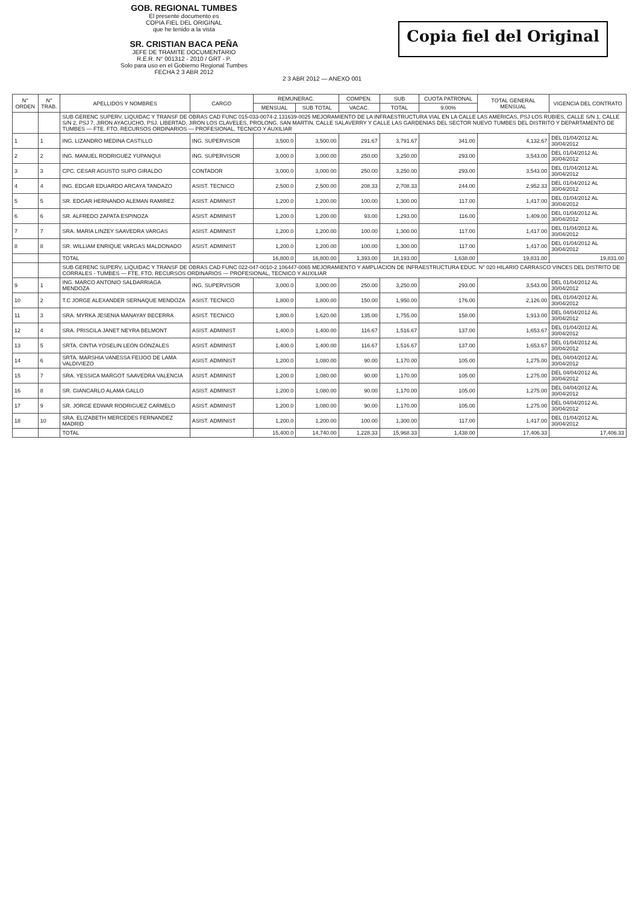GOB. REGIONAL TUMBES
El presente documento es
COPIA FIEL DEL ORIGINAL
que he tenido a la vista
SR. CRISTIAN BACA PEÑA
JEFE DE TRAMITE DOCUMENTARIO
R.E.R. N° 001312 - 2010 / GRT - P.
Solo para uso en el Gobierno Regional Tumbes
FECHA 2 3 ABR 2012
Copia fiel del Original
2 3 ABR 2012 — ANEXO 001
| N° ORDEN | N° TRAB. | APELLIDOS Y NOMBRES | CARGO | REMUNERAC. | | COMPEN. | SUB | CUOTA PATRONAL | TOTAL GENERAL MENSUAL | VIGENCIA DEL CONTRATO |
| --- | --- | --- | --- | --- | --- | --- | --- | --- | --- | --- |
| | | | | MENSUAL | SUB TOTAL | VACAC. | TOTAL | 9.00% | | |
| | | SUB GERENC SUPERV, LIQUIDAC Y TRANSF DE OBRAS CAD FUNC 015-033-0074-2.131639-0025 MEJORAMIENTO DE LA INFRAESTRUCTURA VIAL EN LA CALLE LAS AMERICAS, PSJ LOS RUBIES, CALLE S/N 1, CALLE S/N 2, PSJ 7, JIRON AYACUCHO, PSJ. LIBERTAD, JIRON LOS CLAVELES, PROLONG. SAN MARTIN, CALLE SALAVERRY Y CALLE LAS GARDENIAS DEL SECTOR NUEVO TUMBES DEL DISTRITO Y DEPARTAMENTO DE TUMBES — FTE. FTO. RECURSOS ORDINARIOS — PROFESIONAL, TECNICO Y AUXILIAR | | | | | | | | |
| 1 | 1 | ING. LIZANDRO MEDINA CASTILLO | ING. SUPERVISOR | 3,500.0 | 3,500.00 | 291.67 | 3,791.67 | 341.00 | 4,132.67 | DEL 01/04/2012 AL 30/04/2012 |
| 2 | 2 | ING. MANUEL RODRIGUEZ YUPANQUI | ING. SUPERVISOR | 3,000.0 | 3,000.00 | 250.00 | 3,250.00 | 293.00 | 3,543.00 | DEL 01/04/2012 AL 30/04/2012 |
| 3 | 3 | CPC. CESAR AGUSTO SUPO GIRALDO | CONTADOR | 3,000.0 | 3,000.00 | 250.00 | 3,250.00 | 293.00 | 3,543.00 | DEL 01/04/2012 AL 30/04/2012 |
| 4 | 4 | ING. EDGAR EDUARDO ARCAYA TANDAZO | ASIST. TECNICO | 2,500.0 | 2,500.00 | 208.33 | 2,708.33 | 244.00 | 2,952.33 | DEL 01/04/2012 AL 30/04/2012 |
| 5 | 5 | SR. EDGAR HERNANDO ALEMAN RAMIREZ | ASIST. ADMINIST | 1,200.0 | 1,200.00 | 100.00 | 1,300.00 | 117.00 | 1,417.00 | DEL 01/04/2012 AL 30/04/2012 |
| 6 | 6 | SR. ALFREDO ZAPATA ESPINOZA | ASIST. ADMINIST | 1,200.0 | 1,200.00 | 93.00 | 1,293.00 | 116.00 | 1,409.00 | DEL 01/04/2012 AL 30/04/2012 |
| 7 | 7 | SRA. MARIA LINZEY SAAVEDRA VARGAS | ASIST. ADMINIST | 1,200.0 | 1,200.00 | 100.00 | 1,300.00 | 117.00 | 1,417.00 | DEL 01/04/2012 AL 30/04/2012 |
| 8 | 8 | SR. WILLIAM ENRIQUE VARGAS MALDONADO | ASIST. ADMINIST | 1,200.0 | 1,200.00 | 100.00 | 1,300.00 | 117.00 | 1,417.00 | DEL 01/04/2012 AL 30/04/2012 |
| | | TOTAL | | 16,800.0 | 16,800.00 | 1,393.00 | 18,193.00 | 1,638.00 | 19,831.00 | 19,831.00 |
| | | SUB GERENC SUPERV, LIQUIDAC Y TRANSF DE OBRAS CAD FUNC 022-047-0010-2.106447-0065 MEJORAMIENTO Y AMPLIACION DE INFRAESTRUCTURA EDUC. N° 020 HILARIO CARRASCO VINCES DEL DISTRITO DE CORRALES - TUMBES — FTE. FTO. RECURSOS ORDINARIOS — PROFESIONAL, TECNICO Y AUXILIAR | | | | | | | | |
| 9 | 1 | ING. MARCO ANTONIO SALDARRIAGA MENDOZA | ING. SUPERVISOR | 3,000.0 | 3,000.00 | 250.00 | 3,250.00 | 293.00 | 3,543.00 | DEL 01/04/2012 AL 30/04/2012 |
| 10 | 2 | T.C JORGE ALEXANDER SERNAQUE MENDOZA | ASIST. TECNICO | 1,800.0 | 1,800.00 | 150.00 | 1,950.00 | 176.00 | 2,126.00 | DEL 01/04/2012 AL 30/04/2012 |
| 11 | 3 | SRA. MYRKA JESENIA MANAYAY BECERRA | ASIST. TECNICO | 1,800.0 | 1,620.00 | 135.00 | 1,755.00 | 158.00 | 1,913.00 | DEL 04/04/2012 AL 30/04/2012 |
| 12 | 4 | SRA. PRISCILA JANET NEYRA BELMONT | ASIST. ADMINIST | 1,400.0 | 1,400.00 | 116.67 | 1,516.67 | 137.00 | 1,653.67 | DEL 01/04/2012 AL 30/04/2012 |
| 13 | 5 | SRTA. CINTIA YOSELIN LEON GONZALES | ASIST. ADMINIST | 1,400.0 | 1,400.00 | 116.67 | 1,516.67 | 137.00 | 1,653.67 | DEL 01/04/2012 AL 30/04/2012 |
| 14 | 6 | SRTA. MARSHIA VANESSA FEIJOO DE LAMA VALDIVIEZO | ASIST. ADMINIST | 1,200.0 | 1,080.00 | 90.00 | 1,170.00 | 105.00 | 1,275.00 | DEL 04/04/2012 AL 30/04/2012 |
| 15 | 7 | SRA. YESSICA MARGOT SAAVEDRA VALENCIA | ASIST. ADMINIST | 1,200.0 | 1,080.00 | 90.00 | 1,170.00 | 105.00 | 1,275.00 | DEL 04/04/2012 AL 30/04/2012 |
| 16 | 8 | SR. GIANCARLO ALAMA GALLO | ASIST. ADMINIST | 1,200.0 | 1,080.00 | 90.00 | 1,170.00 | 105.00 | 1,275.00 | DEL 04/04/2012 AL 30/04/2012 |
| 17 | 9 | SR. JORGE EDWAR RODRIGUEZ CARMELO | ASIST. ADMINIST | 1,200.0 | 1,080.00 | 90.00 | 1,170.00 | 105.00 | 1,275.00 | DEL 04/04/2012 AL 30/04/2012 |
| 18 | 10 | SRA. ELIZABETH MERCEDES FERNANDEZ MADRID | ASIST. ADMINIST | 1,200.0 | 1,200.00 | 100.00 | 1,300.00 | 117.00 | 1,417.00 | DEL 01/04/2012 AL 30/04/2012 |
| | | TOTAL | | 15,400.0 | 14,740.00 | 1,228.33 | 15,968.33 | 1,438.00 | 17,406.33 | 17,406.33 |